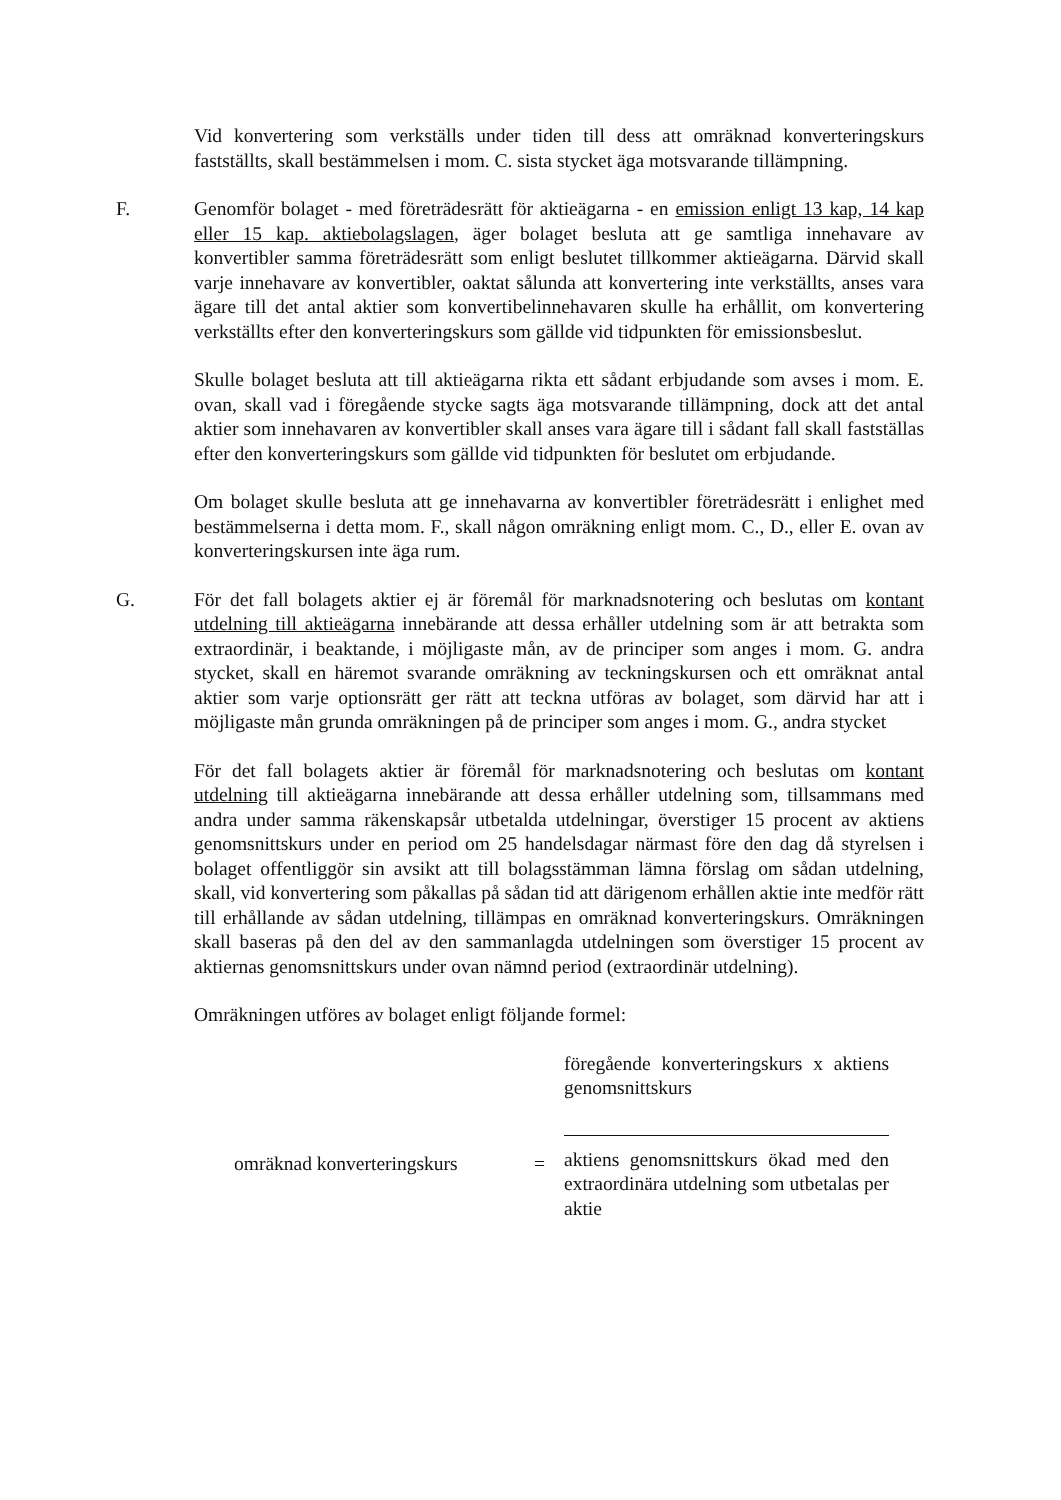Vid konvertering som verkställs under tiden till dess att omräknad konverteringskurs fastställts, skall bestämmelsen i mom. C. sista stycket äga motsvarande tillämpning.
F. Genomför bolaget - med företrädesrätt för aktieägarna - en emission enligt 13 kap, 14 kap eller 15 kap. aktiebolagslagen, äger bolaget besluta att ge samtliga innehavare av konvertibler samma företrädesrätt som enligt beslutet tillkommer aktieägarna. Därvid skall varje innehavare av konvertibler, oaktat sålunda att konvertering inte verkställts, anses vara ägare till det antal aktier som konvertibelinnehavaren skulle ha erhållit, om konvertering verkställts efter den konverteringskurs som gällde vid tidpunkten för emissionsbeslut.
Skulle bolaget besluta att till aktieägarna rikta ett sådant erbjudande som avses i mom. E. ovan, skall vad i föregående stycke sagts äga motsvarande tillämpning, dock att det antal aktier som innehavaren av konvertibler skall anses vara ägare till i sådant fall skall fastställas efter den konverteringskurs som gällde vid tidpunkten för beslutet om erbjudande.
Om bolaget skulle besluta att ge innehavarna av konvertibler företrädesrätt i enlighet med bestämmelserna i detta mom. F., skall någon omräkning enligt mom. C., D., eller E. ovan av konverteringskursen inte äga rum.
G. För det fall bolagets aktier ej är föremål för marknadsnotering och beslutas om kontant utdelning till aktieägarna innebärande att dessa erhåller utdelning som är att betrakta som extraordinär, i beaktande, i möjligaste mån, av de principer som anges i mom. G. andra stycket, skall en häremot svarande omräkning av teckningskursen och ett omräknat antal aktier som varje optionsrätt ger rätt att teckna utföras av bolaget, som därvid har att i möjligaste mån grunda omräkningen på de principer som anges i mom. G., andra stycket
För det fall bolagets aktier är föremål för marknadsnotering och beslutas om kontant utdelning till aktieägarna innebärande att dessa erhåller utdelning som, tillsammans med andra under samma räkenskapsår utbetalda utdelningar, överstiger 15 procent av aktiens genomsnittskurs under en period om 25 handelsdagar närmast före den dag då styrelsen i bolaget offentliggör sin avsikt att till bolagsstämman lämna förslag om sådan utdelning, skall, vid konvertering som påkallas på sådan tid att därigenom erhållen aktie inte medför rätt till erhållande av sådan utdelning, tillämpas en omräknad konverteringskurs. Omräkningen skall baseras på den del av den sammanlagda utdelningen som överstiger 15 procent av aktiernas genomsnittskurs under ovan nämnd period (extraordinär utdelning).
Omräkningen utföres av bolaget enligt följande formel:
omräknad konverteringskurs
=
föregående konverteringskurs x aktiens genomsnittskurs
aktiens genomsnittskurs ökad med den extraordinära utdelning som utbetalas per aktie